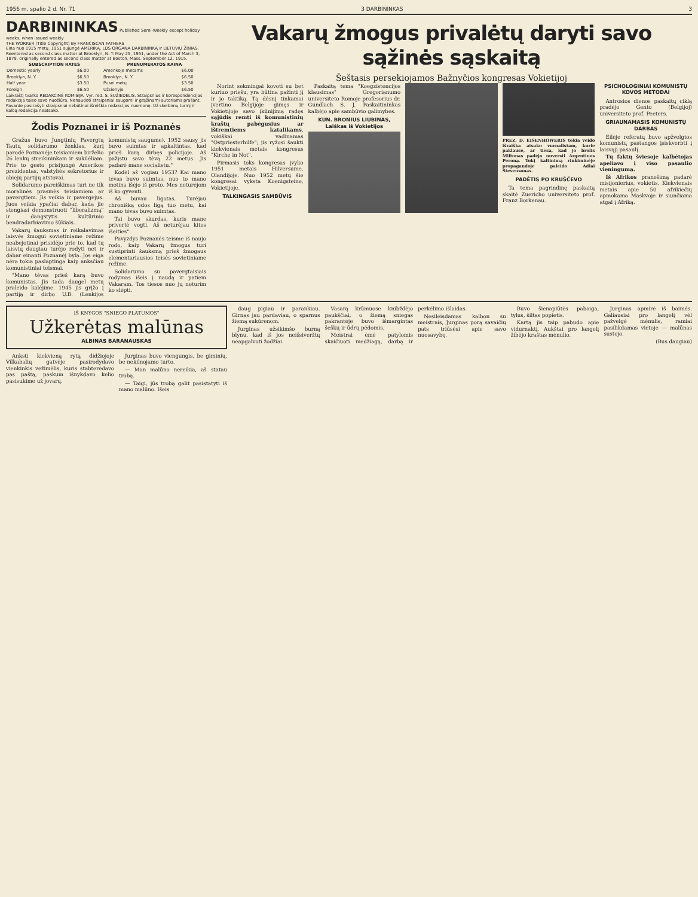1956 m. spalio 2 d. Nr. 71 3 DARBININKAS 3
DARBININKAS Published Semi-Weekly except holiday weeks, when issued weekly
THE WORKER (Title Copyright) By FRANCISCAN FATHERS
Eina nuo 1915 metų. 1951 sujungė AMERIKĄ, LDS ORGANĄ DARBININKĄ ir LIETUVIŲ ŽINIAS.
Reentered as second class matter at Brooklyn, N. Y. May 25, 1951, under the Act of March 3, 1879, originally entered as second class matter at Boston, Mass. September 12, 1915.
| SUBSCRIPTION RATES | | PRENUMERATOS KAINA | |
| --- | --- | --- | --- |
| Domestic yearly | $6.00 | Amerikoje metams | $6.00 |
| Brooklyn, N. Y. | $6.50 | Brooklyn, N. Y. | $6.50 |
| Half year | $3.50 | Pusei metų | $3.50 |
| Foreign | $6.50 | Užsienyje | $6.50 |
Laikraštį tvarko REDAKCINĖ KOMISIJA. Vyr. red. S. SUŽIEDĖLIS. Straipsnius ir korespondencijas redakcija taiso savo nuožiūra. Nenaudoti straipsniai saugomi ir grąžinami autoriams prašant. Pavarde pasirašyti straipsniai nebūtinai išreiškia redakcijos nuomonę. Už skelbimų turinį ir kalbą redakcija neatsako.
Žodis Poznanei ir iš Poznanės
Gražus buvo Jungtinių Pavergtų Tautų solidarumo ženklas, kurį parodė Poznanėje teisiamiem birželio 26 lenkų streikininkam ir sukilėliam. Prie to gesto prisijungė Amerikos prezidentas, valstybės sekretorius ir abiejų partijų atstovai.
Solidarumo pareiškimas turi ne tik moralinės prasmės teisiamiem ar pavergtiem. Jis veikia ir pavergėjus. Juos veikia ypačiai dabar, kada jie stengiasi demonstruoti "liberalizmą" ir dangstytis kultūrinio bendradarbiavimo šūkiais.
Vakarų šauksmas ir reikalavimas laisvės žmogui sovietiniame režime neabejotinai prisidėjo prie to, kad tų laisvių daugiau turėjo rodyti net ir dabar einanti Poznanėj byla. Jos eiga nėra tokia paslaptinga kaip anksčiau komunistiniai teismai.
"Mano tėvas prieš karą buvo komunistas. Jis tada daugel metų praleido kalėjime. 1945 jis grįžo į partiją ir dirbo U.B. (Lenkijos komunistų saugume). 1952 sausy jis buvo suimtas ir apkaltintas, kad prieš karą dirbęs policijoje. Aš pažįstu savo tėvą 22 metus. Jis padarė mane socialistu."
Kodėl aš vogiau 1953? Kai mano tėvas buvo suimtas, nuo to mano motina išėjo iš proto. Mes neturėjom iš ko gyventi.
Aš buvau ligotas. Turėjau chronišką odos ligą tuo metu, kai mano tėvas buvo suimtas.
Tai buvo skurdas, kuris mane privertė vogti. Aš neturėjau kitos išeities".
Pavyzdys Poznanės teisme iš naujo rodo, kaip Vakarų žmogus turi sustiprinti šauksmą prieš žmogaus elementariausios teisės sovietiniame režime.
Solidarumo su pavergtaisiais rodymas išeis į naudą ir patiem Vakaram. Tos tiesos nuo jų neturim ko slėpti.
Vakarų žmogus privalėtų daryti savo sąžinės sąskaitą
Šeštasis persekiojamos Bažnyčios kongresas Vokietijoj
Norint sekmingai kovoti su bet kuriuo priešu, yra būtina pažinti jį ir jo taktiką. Tą dėsnį tinkamai įvertino Belgijoje gimęs ir Vokietijoje savo įkūnijimą radęs sąjūdis remti iš komunistinių kraštų pabėgusius ar ištremtiems katalikams, vokiškai vadinamas "Ostpriesterhilfe"; jis ryžosi šaukti kiekvienais metais kongresus "Kirche in Not".
Pirmasis toks kongresas įvyko 1951 metais Hilversume, Olandijoje. Nuo 1952 metų šie kongresai vyksta Koenigsteine, Vokietijoje.
TALKINGASIS SAMBŪVIS
Paskaitą tema "Koegzistencijos klausimas" Gregorianumo universiteto Romoje profesorius dr. Gundlach S. J. Paskaitininkas kalbėjo apie sambūvio galimybes.
KUN. BRONIUS LIUBINAS, Laiškas iš Vokietijos
PREZ. D. EISENHOWERIS tokia veido išraiška atsako vurnalistam, kurie paklausė, ar tiesa, kad jo brolis Miltonas padėjo nuversti Argentinos Peroną. Tokį kaltinimą rinkiminėje propagandoje paleido Adlai Stevensonas.
PADĖTIS PO KRUŠČEVO
Ta tema pagrindinę paskaitą skaitė Zuericho universiteto prof. Franz Borkenau.
PSICHOLOGINIAI KOMUNISTŲ KOVOS METODAI
Antrosios dienos paskaitų ciklą pradėjo Gento (Belgijoj) universiteto prof. Peeters.
GRIAUNAMASIS KOMUNISTŲ DARBAS
Eilėje referatų buvo apžvelgtos komunistų pastangos įsiskverbti į laisvąjį pasaulį.
Tų faktų šviesoje kalbėtojas apeliavo į viso pasaulio vieningumą.
Iš Afrikos pranešimą padarė misijonierius, vokietis. Kiekvienais metais apie 50 afrikiečių apmokama Maskvoje ir siunčiama atgal į Afriką.
IŠ KNYGOS "SNIEGO PLATUMOS"
Užkerėtas malūnas
ALBINAS BARANAUSKAS
Anksti kiekvieną rytą didžiojoje Vilkabalių gatvėje pasirodydavo vienkinkis vežimėlis, kuris stabterėdavo pas paštą, paskum išnykdavo kelio pasisukime už jovarų.
Jurginas buvo viengungis, be giminių, be nekilnojamo turto.
— Man malūno nereikia, aš statau trobą.
— Taigi, jūs trobą galit pasistatyti iš mano malūno. Išeis
daug pigiau ir parankiau. Girnas jau pardaviau, o sparnus žiemą sukūrenom.
Jurginas užsikimšo burną blynu, kad iš jos neišsiveržtų neapgalvoti žodžiai.
Vasarą krūmuose knibždėjo paukščiai, o žiemą sniegas pakrantėje buvo išmargintas šeškų ir ūdrų pėdomis.
Meistrai ėmė patylomis skaičiuoti medžiagą, darbą ir perkėlimo išlaidas.
Nesileisdamas kalbon su meistrais, Jurginas porą savaičių pats triūsėsi apie savo nuosavybę.
Buvo šienapiūtės pabaiga, tylus, šiltas popietis.
Kartą jis taip pabudo apie vidurnaktį. Aukštai pro langelį žibėjo kraštas mėnulio.
Jurginas apmirė iš baimės. Galiausiai pro langelį vėl pažvelgė mėnulis, ramiai pasilikdamas vietoje — malūnas sustojo.
(Bus daugiau)